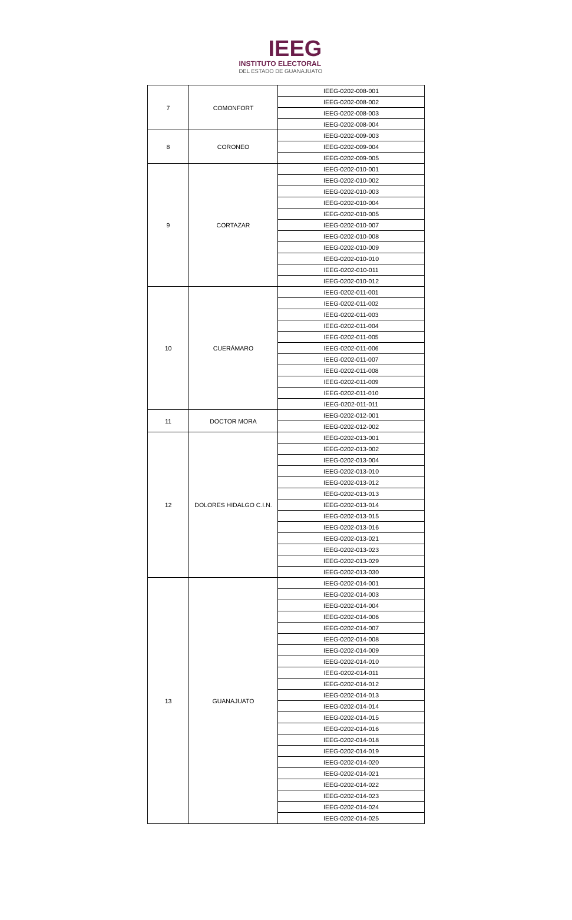IEEG
INSTITUTO ELECTORAL
DEL ESTADO DE GUANAJUATO
| 7 | COMONFORT | IEEG-0202-008-001 |
| | | IEEG-0202-008-002 |
| | | IEEG-0202-008-003 |
| | | IEEG-0202-008-004 |
| 8 | CORONEO | IEEG-0202-009-003 |
| | | IEEG-0202-009-004 |
| | | IEEG-0202-009-005 |
| 9 | CORTAZAR | IEEG-0202-010-001 |
| | | IEEG-0202-010-002 |
| | | IEEG-0202-010-003 |
| | | IEEG-0202-010-004 |
| | | IEEG-0202-010-005 |
| | | IEEG-0202-010-007 |
| | | IEEG-0202-010-008 |
| | | IEEG-0202-010-009 |
| | | IEEG-0202-010-010 |
| | | IEEG-0202-010-011 |
| | | IEEG-0202-010-012 |
| 10 | CUERÁMARO | IEEG-0202-011-001 |
| | | IEEG-0202-011-002 |
| | | IEEG-0202-011-003 |
| | | IEEG-0202-011-004 |
| | | IEEG-0202-011-005 |
| | | IEEG-0202-011-006 |
| | | IEEG-0202-011-007 |
| | | IEEG-0202-011-008 |
| | | IEEG-0202-011-009 |
| | | IEEG-0202-011-010 |
| | | IEEG-0202-011-011 |
| 11 | DOCTOR MORA | IEEG-0202-012-001 |
| | | IEEG-0202-012-002 |
| 12 | DOLORES HIDALGO C.I.N. | IEEG-0202-013-001 |
| | | IEEG-0202-013-002 |
| | | IEEG-0202-013-004 |
| | | IEEG-0202-013-010 |
| | | IEEG-0202-013-012 |
| | | IEEG-0202-013-013 |
| | | IEEG-0202-013-014 |
| | | IEEG-0202-013-015 |
| | | IEEG-0202-013-016 |
| | | IEEG-0202-013-021 |
| | | IEEG-0202-013-023 |
| | | IEEG-0202-013-029 |
| | | IEEG-0202-013-030 |
| 13 | GUANAJUATO | IEEG-0202-014-001 |
| | | IEEG-0202-014-003 |
| | | IEEG-0202-014-004 |
| | | IEEG-0202-014-006 |
| | | IEEG-0202-014-007 |
| | | IEEG-0202-014-008 |
| | | IEEG-0202-014-009 |
| | | IEEG-0202-014-010 |
| | | IEEG-0202-014-011 |
| | | IEEG-0202-014-012 |
| | | IEEG-0202-014-013 |
| | | IEEG-0202-014-014 |
| | | IEEG-0202-014-015 |
| | | IEEG-0202-014-016 |
| | | IEEG-0202-014-018 |
| | | IEEG-0202-014-019 |
| | | IEEG-0202-014-020 |
| | | IEEG-0202-014-021 |
| | | IEEG-0202-014-022 |
| | | IEEG-0202-014-023 |
| | | IEEG-0202-014-024 |
| | | IEEG-0202-014-025 |